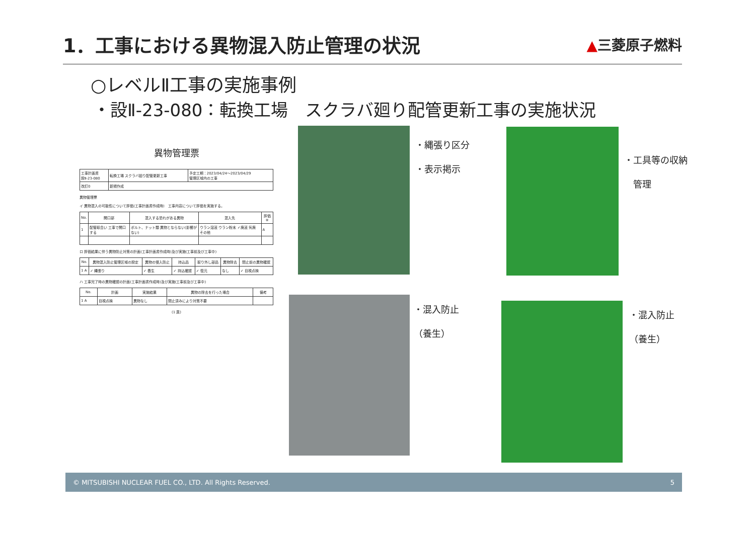1．工事における異物混入防止管理の状況
▲三菱原子燃料
○レベルⅡ工事の実施事例
・設Ⅱ-23-080：転換工場　スクラバ廻り配管更新工事の実施状況
異物管理票
| 工事計画書 設Ⅱ-23-080 | 転換工場 スクラバ廻り配管更新工事 | 予定工期：2023/04/24～2023/04/29 管理区域内の工事 |
| 改訂0 | 新規作成 | |
異物管理票
イ 異物混入の可能性について評価(工事計画書作成時)　工事内容について評価を実施する。
| No. | 開口部 | 混入する恐れがある異物 | 混入先 | 評価※ |
| --- | --- | --- | --- | --- |
| 1 | 配管取合い 工事で開口する | ボルト、ナット類 異物とならない(影響がない) | ウラン溶液 ウラン粉末 ✓廃液 気廃 その他 | A |
ロ 評価結果に伴う異物防止対策の計画(工事計画書作成時)及び実施(工事前及び工事中)
| No. | 異物混入防止管理区域の設定 | 異物の侵入防止 | 持込品 | 取り外し部品 | 異物除去 | 閉止前の異物確認 |
| --- | --- | --- | --- | --- | --- | --- |
| 1 A | ✓ 縄張り | ✓ 養生 | ✓ 持込確認 | ✓ 復元 | なし | ✓ 目視点検 |
ハ 工事完了時の異物確認の計画(工事計画書作成時)及び実施(工事前及び工事中)
| No. | 計画 | 実施結果 | 異物の除去を行った場合 | 備考 |
| --- | --- | --- | --- | --- |
| 1 A | 目視点検 | 異物なし | 閉止済みにより対策不要 | |
(1 頁)
・縄張り区分
・表示掲示
・工具等の収納
　管理
・混入防止
（養生）
・混入防止
（養生）
© MITSUBISHI NUCLEAR FUEL CO., LTD. All Rights Reserved. 5